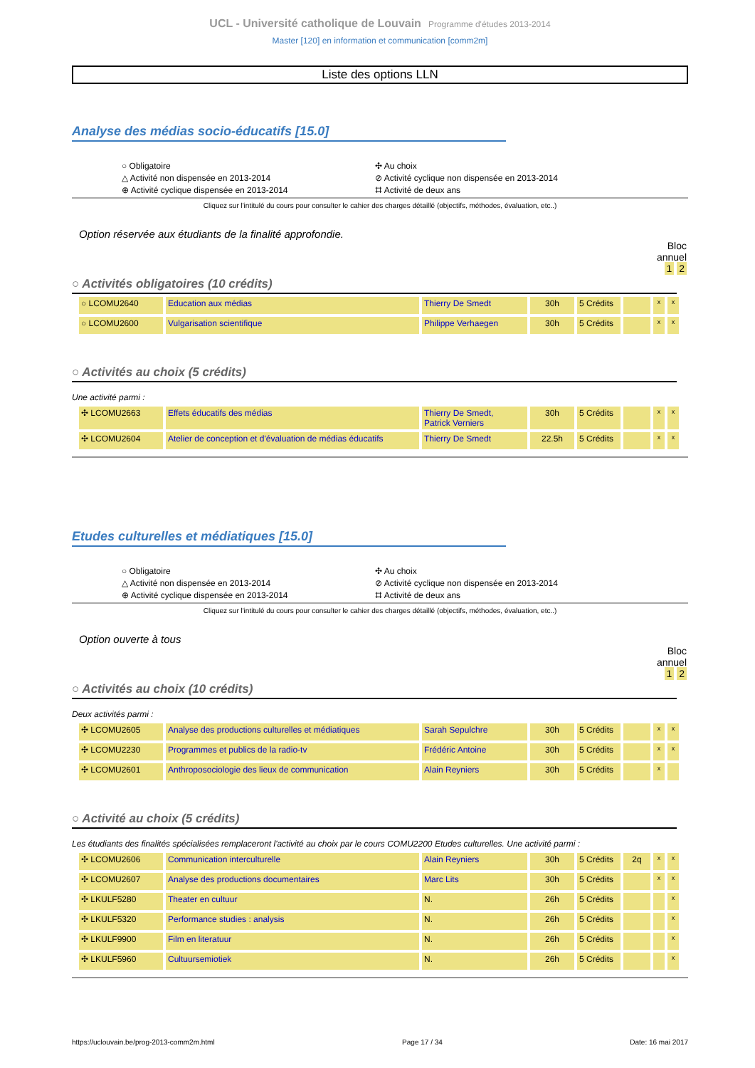UCL - Université catholique de Louvain Programme d'études 2013-2014
Master [120] en information et communication [comm2m]
Liste des options LLN
Analyse des médias socio-éducatifs [15.0]
○ Obligatoire
△ Activité non dispensée en 2013-2014
⊕ Activité cyclique dispensée en 2013-2014
✣ Au choix
⊘ Activité cyclique non dispensée en 2013-2014
⌗ Activité de deux ans
Cliquez sur l'intitulé du cours pour consulter le cahier des charges détaillé (objectifs, méthodes, évaluation, etc..)
Option réservée aux étudiants de la finalité approfondie.
Bloc
annuel
1 2
○ Activités obligatoires (10 crédits)
| ○ LCOMU2640 | Education aux médias | Thierry De Smedt | 30h | 5 Crédits | | x | x |
| ○ LCOMU2600 | Vulgarisation scientifique | Philippe Verhaegen | 30h | 5 Crédits | | x | x |
○ Activités au choix (5 crédits)
Une activité parmi :
| ✣ LCOMU2663 | Effets éducatifs des médias | Thierry De Smedt, Patrick Verniers | 30h | 5 Crédits | | x | x |
| ✣ LCOMU2604 | Atelier de conception et d'évaluation de médias éducatifs | Thierry De Smedt | 22.5h | 5 Crédits | | x | x |
Etudes culturelles et médiatiques [15.0]
○ Obligatoire
△ Activité non dispensée en 2013-2014
⊕ Activité cyclique dispensée en 2013-2014
✣ Au choix
⊘ Activité cyclique non dispensée en 2013-2014
⌗ Activité de deux ans
Cliquez sur l'intitulé du cours pour consulter le cahier des charges détaillé (objectifs, méthodes, évaluation, etc..)
Option ouverte à tous
Bloc
annuel
1 2
○ Activités au choix (10 crédits)
Deux activités parmi :
| ✣ LCOMU2605 | Analyse des productions culturelles et médiatiques | Sarah Sepulchre | 30h | 5 Crédits | | x | x |
| ✣ LCOMU2230 | Programmes et publics de la radio-tv | Frédéric Antoine | 30h | 5 Crédits | | x | x |
| ✣ LCOMU2601 | Anthroposociologie des lieux de communication | Alain Reyniers | 30h | 5 Crédits | | x | |
○ Activité au choix (5 crédits)
Les étudiants des finalités spécialisées remplaceront l'activité au choix par le cours COMU2200 Etudes culturelles. Une activité parmi :
| ✣ LCOMU2606 | Communication interculturelle | Alain Reyniers | 30h | 5 Crédits | 2q | x | x |
| ✣ LCOMU2607 | Analyse des productions documentaires | Marc Lits | 30h | 5 Crédits | | x | x |
| ✣ LKULF5280 | Theater en cultuur | N. | 26h | 5 Crédits | | | x |
| ✣ LKULF5320 | Performance studies : analysis | N. | 26h | 5 Crédits | | | x |
| ✣ LKULF9900 | Film en literatuur | N. | 26h | 5 Crédits | | | x |
| ✣ LKULF5960 | Cultuursemiotiek | N. | 26h | 5 Crédits | | | x |
https://uclouvain.be/prog-2013-comm2m.html Page 17 / 34 Date: 16 mai 2017